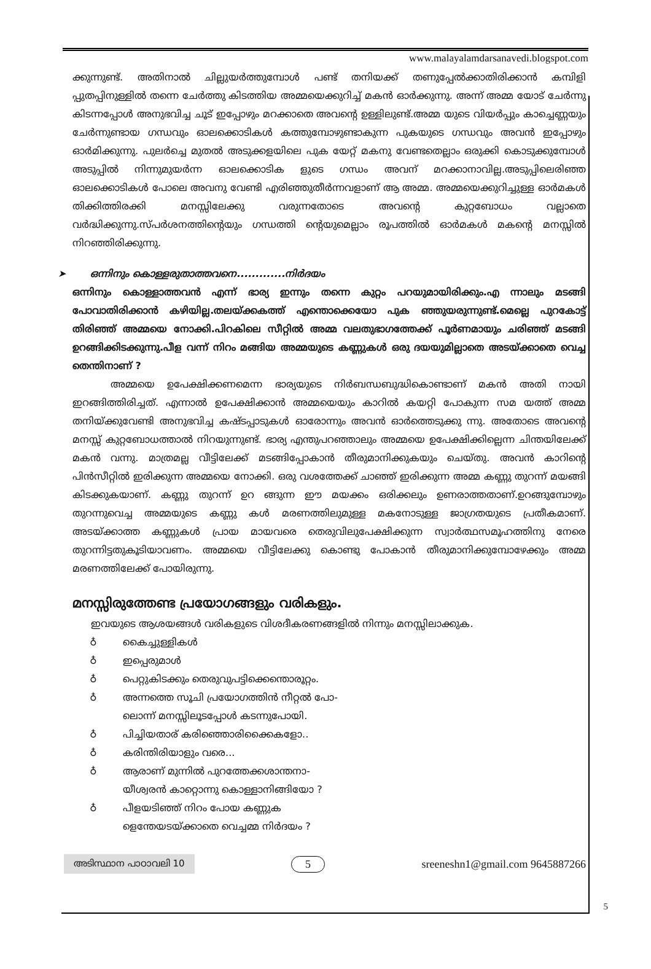www.malayalamdarsanavedi.blogspot.com
ക്കുന്നുണ്ട്. അതിനാൽ ചില്ലുയർത്തുമ്പോൾ പണ്ട് തനിയക്ക് തണുപ്പേൽക്കാതിരിക്കാൻ കമ്പിളി പ്പുതപ്പിനുള്ളിൽ തന്നെ ചേർത്തു കിടത്തിയ അമ്മയെക്കുറിച്ച് മകൻ ഓർക്കുന്നു. അന്ന് അമ്മ യോട് ചേർന്നു കിടന്നപ്പോൾ അനുഭവിച്ച ചൂട് ഇപ്പോഴും മറക്കാതെ അവന്റെ ഉള്ളിലുണ്ട്.അമ്മ യുടെ വിയർപ്പും കാച്ചെണ്ണയും ചേർന്നുണ്ടായ ഗന്ധവും ഓലക്കൊടികൾ കത്തുമ്പോഴുണ്ടാകുന്ന പുകയുടെ ഗന്ധവും അവൻ ഇപ്പോഴും ഓർമിക്കുന്നു. പുലർച്ചെ മുതൽ അടുക്കളയിലെ പുക യേറ്റ് മകനു വേണ്ടതെല്ലാം ഒരുക്കി കൊടുക്കുമ്പോൾ അടുപ്പിൽ നിന്നുമുയർന്ന ഓലക്കൊടിക ളുടെ ഗന്ധം അവന് മറക്കാനാവില്ല.അടുപ്പിലെരിഞ്ഞ ഓലക്കൊടികൾ പോലെ അവനു വേണ്ടി എരിഞ്ഞുതീർന്നവളാണ് ആ അമ്മ. അമ്മയെക്കുറിച്ചുള്ള ഓർമകൾ തിക്കിത്തിരക്കി മനസ്സിലേക്കു വരുന്നതോടെ അവന്റെ കുറ്റബോധം വല്ലാതെ വർദ്ധിക്കുന്നു.സ്പർശനത്തിന്റെയും ഗന്ധത്തി ന്റെയുമെല്ലാം രൂപത്തിൽ ഓർമകൾ മകന്റെ മനസ്സിൽ നിറഞ്ഞിരിക്കുന്നു.
➤ ഒന്നിനും കൊള്ളരുതാത്തവനെ.............നിർദയം
ഒന്നിനും കൊള്ളാത്തവൻ എന്ന് ഭാര്യ ഇന്നും തന്നെ കുറ്റം പറയുമായിരിക്കും.എ ന്നാലും മടങ്ങി പോവാതിരിക്കാൻ കഴിയില്ല.തലയ്ക്കകത്ത് എന്തൊക്കെയോ പുക ഞ്ഞുയരുന്നുണ്ട്.മെല്ലെ പുറകോട്ട് തിരിഞ്ഞ് അമ്മയെ നോക്കി.പിറകിലെ സീറ്റിൽ അമ്മ വലതുഭാഗത്തേക്ക് പൂർണമായും ചരിഞ്ഞ് മടങ്ങി ഉറങ്ങിക്കിടക്കുന്നു.പീള വന്ന് നിറം മങ്ങിയ അമ്മയുടെ കണ്ണുകൾ ഒരു ദയയുമില്ലാതെ അടയ്ക്കാതെ വെച്ച തെന്തിനാണ് ?
അമ്മയെ ഉപേക്ഷിക്കണമെന്ന ഭാര്യയുടെ നിർബന്ധബുദ്ധികൊണ്ടാണ് മകൻ അതി നായി ഇറങ്ങിത്തിരിച്ചത്. എന്നാൽ ഉപേക്ഷിക്കാൻ അമ്മയെയും കാറിൽ കയറ്റി പോകുന്ന സമ യത്ത് അമ്മ തനിയ്ക്കുവേണ്ടി അനുഭവിച്ച കഷ്ടപ്പാടുകൾ ഓരോന്നും അവൻ ഓർത്തെടുക്കു ന്നു. അതോടെ അവന്റെ മനസ്സ് കുറ്റബോധത്താൽ നിറയുന്നുണ്ട്. ഭാര്യ എന്തുപറഞ്ഞാലും അമ്മയെ ഉപേക്ഷിക്കില്ലെന്ന ചിന്തയിലേക്ക് മകൻ വന്നു. മാത്രമല്ല വീട്ടിലേക്ക് മടങ്ങിപ്പോകാൻ തീരുമാനിക്കുകയും ചെയ്തു. അവൻ കാറിന്റെ പിൻസീറ്റിൽ ഇരിക്കുന്ന അമ്മയെ നോക്കി. ഒരു വശത്തേക്ക് ചാഞ്ഞ് ഇരിക്കുന്ന അമ്മ കണ്ണു തുറന്ന് മയങ്ങി കിടക്കുകയാണ്. കണ്ണു തുറന്ന് ഉറ ങ്ങുന്ന ഈ മയക്കം ഒരിക്കലും ഉണരാത്തതാണ്.ഉറങ്ങുമ്പോഴും തുറന്നുവെച്ച അമ്മയുടെ കണ്ണു കൾ മരണത്തിലുമുള്ള മകനോടുള്ള ജാഗ്രതയുടെ പ്രതീകമാണ്. അടയ്ക്കാത്ത കണ്ണുകൾ പ്രായ മായവരെ തെരുവിലുപേക്ഷിക്കുന്ന സ്വാർത്ഥസമൂഹത്തിനു നേരെ തുറന്നിട്ടതുകൂടിയാവണം. അമ്മയെ വീട്ടിലേക്കു കൊണ്ടു പോകാൻ തീരുമാനിക്കുമ്പോഴേക്കും അമ്മ മരണത്തിലേക്ക് പോയിരുന്നു.
മനസ്സിരുത്തേണ്ട പ്രയോഗങ്ങളും വരികളും.
ഇവയുടെ ആശയങ്ങൾ വരികളുടെ വിശദീകരണങ്ങളിൽ നിന്നും മനസ്സിലാക്കുക.
♁ കൈച്ചുള്ളികൾ
♁ ഇപ്പെരുമാൾ
♁ പെറ്റുകിടക്കും തെരുവുപട്ടിക്കെന്തൊരൂറ്റം.
♁ അന്നത്തെ സൂചി പ്രയോഗത്തിൻ നീറ്റൽ പോ-
ലൊന്ന് മനസ്സിലൂടപ്പോൾ കടന്നുപോയി.
♁ പിച്ചിയതാര് കരിഞ്ഞൊരിക്കൈകളോ..
♁ കരിന്തിരിയാളും വരെ...
♁ ആരാണ് മുന്നിൽ പുറത്തേക്കശാന്തനാ-
യീശ്വരൻ കാറ്റൊന്നു കൊള്ളാനിങ്ങിയോ ?
♁ പീളയടിഞ്ഞ് നിറം പോയ കണ്ണുക
ളെന്തേയടയ്ക്കാതെ വെച്ചമ്മ നിർദയം ?
അടിസ്ഥാന പാഠാവലി 10 5 sreeneshn1@gmail.com 9645887266
5